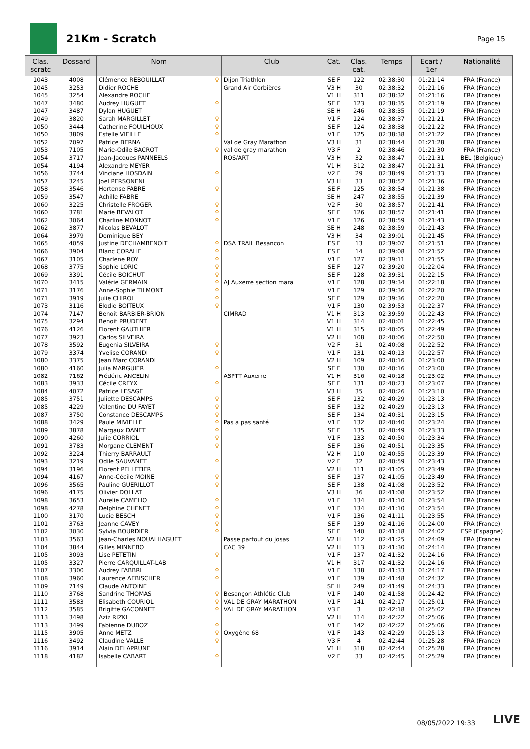21Km - Scratch
Page 15
| Clas. scratc | Dossard | Nom | | Club | Cat. | Clas. cat. | Temps | Ecart / 1er | Nationalité |
| --- | --- | --- | --- | --- | --- | --- | --- | --- | --- |
| 1043 | 4008 | Clémence REBOUILLAT | ♀ | Dijon Triathlon | SE F | 122 | 02:38:30 | 01:21:14 | FRA (France) |
| 1045 | 3253 | Didier ROCHE | | Grand Air Corbières | V3 H | 30 | 02:38:32 | 01:21:16 | FRA (France) |
| 1045 | 3254 | Alexandre ROCHE | | | V1 H | 311 | 02:38:32 | 01:21:16 | FRA (France) |
| 1047 | 3480 | Audrey HUGUET | ♀ | | SE F | 123 | 02:38:35 | 01:21:19 | FRA (France) |
| 1047 | 3487 | Dylan HUGUET | | | SE H | 246 | 02:38:35 | 01:21:19 | FRA (France) |
| 1049 | 3820 | Sarah MARGILLET | ♀ | | V1 F | 124 | 02:38:37 | 01:21:21 | FRA (France) |
| 1050 | 3444 | Catherine FOUILHOUX | ♀ | | SE F | 124 | 02:38:38 | 01:21:22 | FRA (France) |
| 1050 | 3809 | Estelle VIEILLE | ♀ | | V1 F | 125 | 02:38:38 | 01:21:22 | FRA (France) |
| 1052 | 7097 | Patrice BERNA | | Val de Gray Marathon | V3 H | 31 | 02:38:44 | 01:21:28 | FRA (France) |
| 1053 | 7105 | Marie-Odile BACROT | ♀ | val de gray marathon | V3 F | 2 | 02:38:46 | 01:21:30 | FRA (France) |
| 1054 | 3717 | Jean-Jacques PANNEELS | | ROS/ART | V3 H | 32 | 02:38:47 | 01:21:31 | BEL (Belgique) |
| 1054 | 4194 | Alexandre MEYER | | | V1 H | 312 | 02:38:47 | 01:21:31 | FRA (France) |
| 1056 | 3744 | Vinciane HOSDAIN | ♀ | | V2 F | 29 | 02:38:49 | 01:21:33 | FRA (France) |
| 1057 | 3245 | Joel PERSONENI | | | V3 H | 33 | 02:38:52 | 01:21:36 | FRA (France) |
| 1058 | 3546 | Hortense FABRE | ♀ | | SE F | 125 | 02:38:54 | 01:21:38 | FRA (France) |
| 1059 | 3547 | Achille FABRE | | | SE H | 247 | 02:38:55 | 01:21:39 | FRA (France) |
| 1060 | 3225 | Christelle FROGER | ♀ | | V2 F | 30 | 02:38:57 | 01:21:41 | FRA (France) |
| 1060 | 3781 | Marie BEVALOT | ♀ | | SE F | 126 | 02:38:57 | 01:21:41 | FRA (France) |
| 1062 | 3064 | Charline MONNOT | ♀ | | V1 F | 126 | 02:38:59 | 01:21:43 | FRA (France) |
| 1062 | 3877 | Nicolas BEVALOT | | | SE H | 248 | 02:38:59 | 01:21:43 | FRA (France) |
| 1064 | 3979 | Dominique BEY | | | V3 H | 34 | 02:39:01 | 01:21:45 | FRA (France) |
| 1065 | 4059 | Justine DECHAMBENOIT | ♀ | DSA TRAIL Besancon | ES F | 13 | 02:39:07 | 01:21:51 | FRA (France) |
| 1066 | 3904 | Blanc CORALIE | ♀ | | ES F | 14 | 02:39:08 | 01:21:52 | FRA (France) |
| 1067 | 3105 | Charlene ROY | ♀ | | V1 F | 127 | 02:39:11 | 01:21:55 | FRA (France) |
| 1068 | 3775 | Sophie LORIC | ♀ | | SE F | 127 | 02:39:20 | 01:22:04 | FRA (France) |
| 1069 | 3391 | Cécile BOICHUT | ♀ | | SE F | 128 | 02:39:31 | 01:22:15 | FRA (France) |
| 1070 | 3415 | Valérie GERMAIN | ♀ | AJ Auxerre section mara | V1 F | 128 | 02:39:34 | 01:22:18 | FRA (France) |
| 1071 | 3176 | Anne-Sophie TILMONT | ♀ | | V1 F | 129 | 02:39:36 | 01:22:20 | FRA (France) |
| 1071 | 3919 | Julie CHIROL | ♀ | | SE F | 129 | 02:39:36 | 01:22:20 | FRA (France) |
| 1073 | 3116 | Elodie BOITEUX | ♀ | | V1 F | 130 | 02:39:53 | 01:22:37 | FRA (France) |
| 1074 | 7147 | Benoit BARBIER-BRION | | CIMRAD | V1 H | 313 | 02:39:59 | 01:22:43 | FRA (France) |
| 1075 | 3294 | Benoit PRUDENT | | | V1 H | 314 | 02:40:01 | 01:22:45 | FRA (France) |
| 1076 | 4126 | Florent GAUTHIER | | | V1 H | 315 | 02:40:05 | 01:22:49 | FRA (France) |
| 1077 | 3923 | Carlos SILVEIRA | | | V2 H | 108 | 02:40:06 | 01:22:50 | FRA (France) |
| 1078 | 3592 | Eugenia SILVEIRA | ♀ | | V2 F | 31 | 02:40:08 | 01:22:52 | FRA (France) |
| 1079 | 3374 | Yvelise CORANDI | ♀ | | V1 F | 131 | 02:40:13 | 01:22:57 | FRA (France) |
| 1080 | 3375 | Jean Marc CORANDI | | | V2 H | 109 | 02:40:16 | 01:23:00 | FRA (France) |
| 1080 | 4160 | Julia MARGUIER | ♀ | | SE F | 130 | 02:40:16 | 01:23:00 | FRA (France) |
| 1082 | 7162 | Frédéric ANCELIN | | ASPTT Auxerre | V1 H | 316 | 02:40:18 | 01:23:02 | FRA (France) |
| 1083 | 3933 | Cécile CREYX | ♀ | | SE F | 131 | 02:40:23 | 01:23:07 | FRA (France) |
| 1084 | 4072 | Patrice LESAGE | | | V3 H | 35 | 02:40:26 | 01:23:10 | FRA (France) |
| 1085 | 3751 | Juliette DESCAMPS | ♀ | | SE F | 132 | 02:40:29 | 01:23:13 | FRA (France) |
| 1085 | 4229 | Valentine DU FAYET | ♀ | | SE F | 132 | 02:40:29 | 01:23:13 | FRA (France) |
| 1087 | 3750 | Constance DESCAMPS | ♀ | | SE F | 134 | 02:40:31 | 01:23:15 | FRA (France) |
| 1088 | 3429 | Paule MIVIELLE | ♀ | Pas a pas santé | V1 F | 132 | 02:40:40 | 01:23:24 | FRA (France) |
| 1089 | 3878 | Margaux DANET | ♀ | | SE F | 135 | 02:40:49 | 01:23:33 | FRA (France) |
| 1090 | 4260 | Julie CORRIOL | ♀ | | V1 F | 133 | 02:40:50 | 01:23:34 | FRA (France) |
| 1091 | 3783 | Morgane CLEMENT | ♀ | | SE F | 136 | 02:40:51 | 01:23:35 | FRA (France) |
| 1092 | 3224 | Thierry BARRAULT | | | V2 H | 110 | 02:40:55 | 01:23:39 | FRA (France) |
| 1093 | 3219 | Odile SAUVANET | ♀ | | V2 F | 32 | 02:40:59 | 01:23:43 | FRA (France) |
| 1094 | 3196 | Florent PELLETIER | | | V2 H | 111 | 02:41:05 | 01:23:49 | FRA (France) |
| 1094 | 4167 | Anne-Cécile MOINE | ♀ | | SE F | 137 | 02:41:05 | 01:23:49 | FRA (France) |
| 1096 | 3565 | Pauline GUERILLOT | ♀ | | SE F | 138 | 02:41:08 | 01:23:52 | FRA (France) |
| 1096 | 4175 | Olivier DOLLAT | | | V3 H | 36 | 02:41:08 | 01:23:52 | FRA (France) |
| 1098 | 3653 | Aurelie CAMELIO | ♀ | | V1 F | 134 | 02:41:10 | 01:23:54 | FRA (France) |
| 1098 | 4278 | Delphine CHENET | ♀ | | V1 F | 134 | 02:41:10 | 01:23:54 | FRA (France) |
| 1100 | 3170 | Lucie BESCH | ♀ | | V1 F | 136 | 02:41:11 | 01:23:55 | FRA (France) |
| 1101 | 3763 | Jeanne CAVEY | ♀ | | SE F | 139 | 02:41:16 | 01:24:00 | FRA (France) |
| 1102 | 3030 | Sylvia BOURDIER | ♀ | | SE F | 140 | 02:41:18 | 01:24:02 | ESP (Espagne) |
| 1103 | 3563 | Jean-Charles NOUALHAGUET | | Passe partout du josas | V2 H | 112 | 02:41:25 | 01:24:09 | FRA (France) |
| 1104 | 3844 | Gilles MINNEBO | | CAC 39 | V2 H | 113 | 02:41:30 | 01:24:14 | FRA (France) |
| 1105 | 3093 | Lise PETETIN | ♀ | | V1 F | 137 | 02:41:32 | 01:24:16 | FRA (France) |
| 1105 | 3327 | Pierre CARQUILLAT-LAB | | | V1 H | 317 | 02:41:32 | 01:24:16 | FRA (France) |
| 1107 | 3300 | Audrey FABBRI | ♀ | | V1 F | 138 | 02:41:33 | 01:24:17 | FRA (France) |
| 1108 | 3960 | Laurence AEBISCHER | ♀ | | V1 F | 139 | 02:41:48 | 01:24:32 | FRA (France) |
| 1109 | 7149 | Claude ANTOINE | | | SE H | 249 | 02:41:49 | 01:24:33 | FRA (France) |
| 1110 | 3768 | Sandrine THOMAS | ♀ | Besançon Athlétic Club | V1 F | 140 | 02:41:58 | 01:24:42 | FRA (France) |
| 1111 | 3583 | Elisabeth COURIOL | ♀ | VAL DE GRAY MARATHON | V1 F | 141 | 02:42:17 | 01:25:01 | FRA (France) |
| 1112 | 3585 | Brigitte GACONNET | ♀ | VAL DE GRAY MARATHON | V3 F | 3 | 02:42:18 | 01:25:02 | FRA (France) |
| 1113 | 3498 | Aziz RIZKI | | | V2 H | 114 | 02:42:22 | 01:25:06 | FRA (France) |
| 1113 | 3499 | Fabienne DUBOZ | ♀ | | V1 F | 142 | 02:42:22 | 01:25:06 | FRA (France) |
| 1115 | 3905 | Anne METZ | ♀ | Oxygène 68 | V1 F | 143 | 02:42:29 | 01:25:13 | FRA (France) |
| 1116 | 3492 | Claudine VALLE | ♀ | | V3 F | 4 | 02:42:44 | 01:25:28 | FRA (France) |
| 1116 | 3914 | Alain DELAPRUNE | | | V1 H | 318 | 02:42:44 | 01:25:28 | FRA (France) |
| 1118 | 4182 | Isabelle CABART | ♀ | | V2 F | 33 | 02:42:45 | 01:25:29 | FRA (France) |
08/05/2022 19:33 LIVE